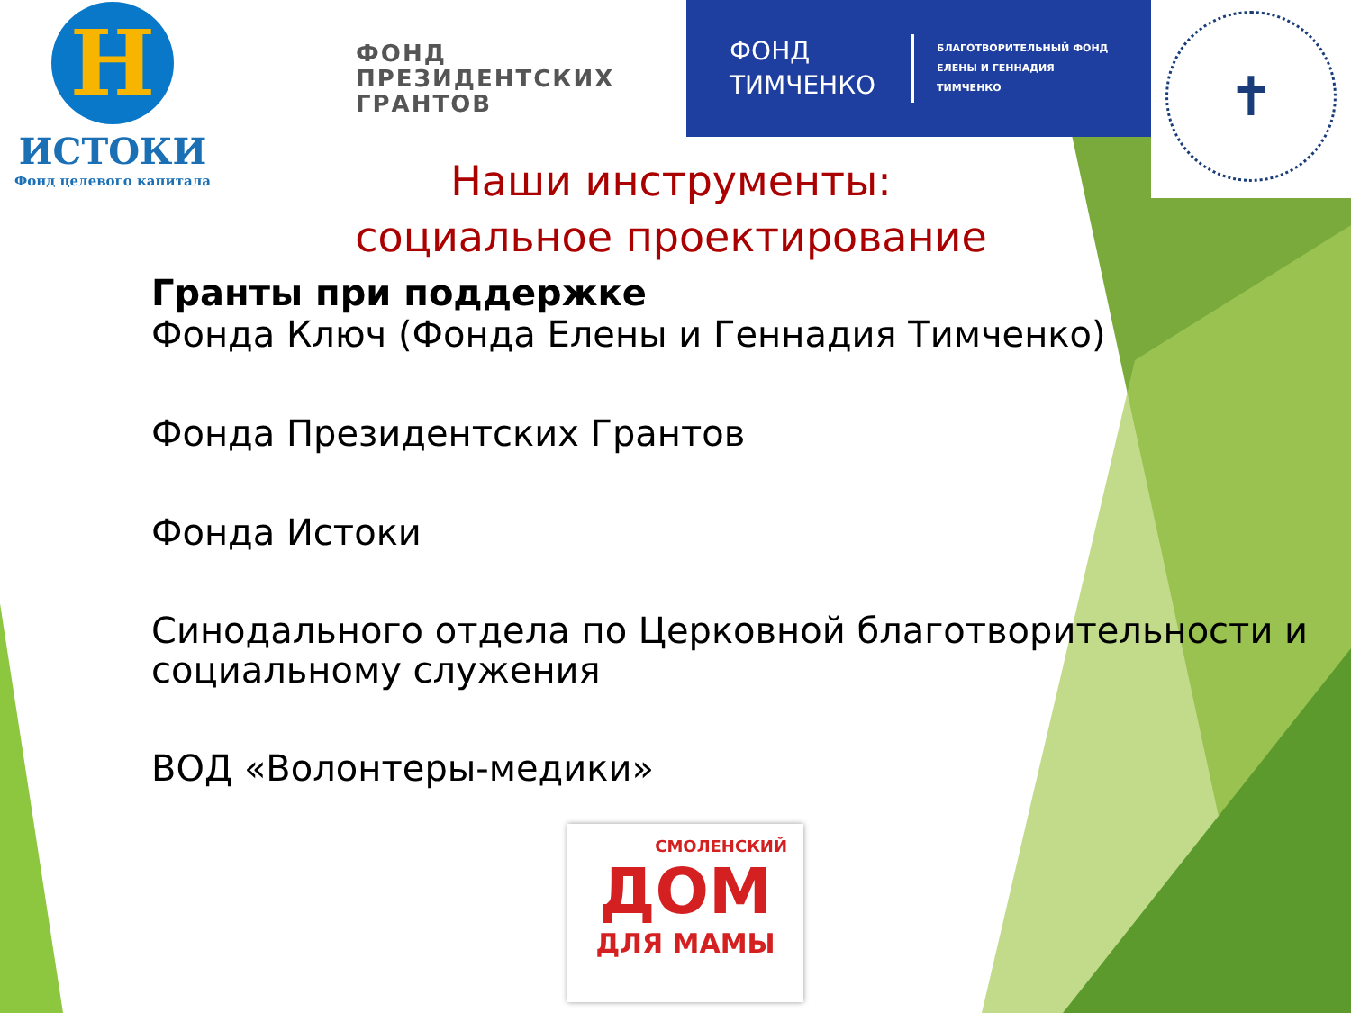H
ИСТОКИ
Фонд целевого капитала
ФОНД
ПРЕЗИДЕНТСКИХ
ГРАНТОВ
ФОНД
ТИМЧЕНКО
БЛАГОТВОРИТЕЛЬНЫЙ ФОНД
ЕЛЕНЫ И ГЕННАДИЯ
ТИМЧЕНКО
✝
Наши инструменты:
социальное проектирование
Гранты при поддержке
Фонда Ключ (Фонда Елены и Геннадия Тимченко)
Фонда Президентских Грантов
Фонда Истоки
Синодального отдела по Церковной благотворительности и
социальному служения
ВОД «Волонтеры-медики»
СМОЛЕНСКИЙ
ДОМ
ДЛЯ МАМЫ